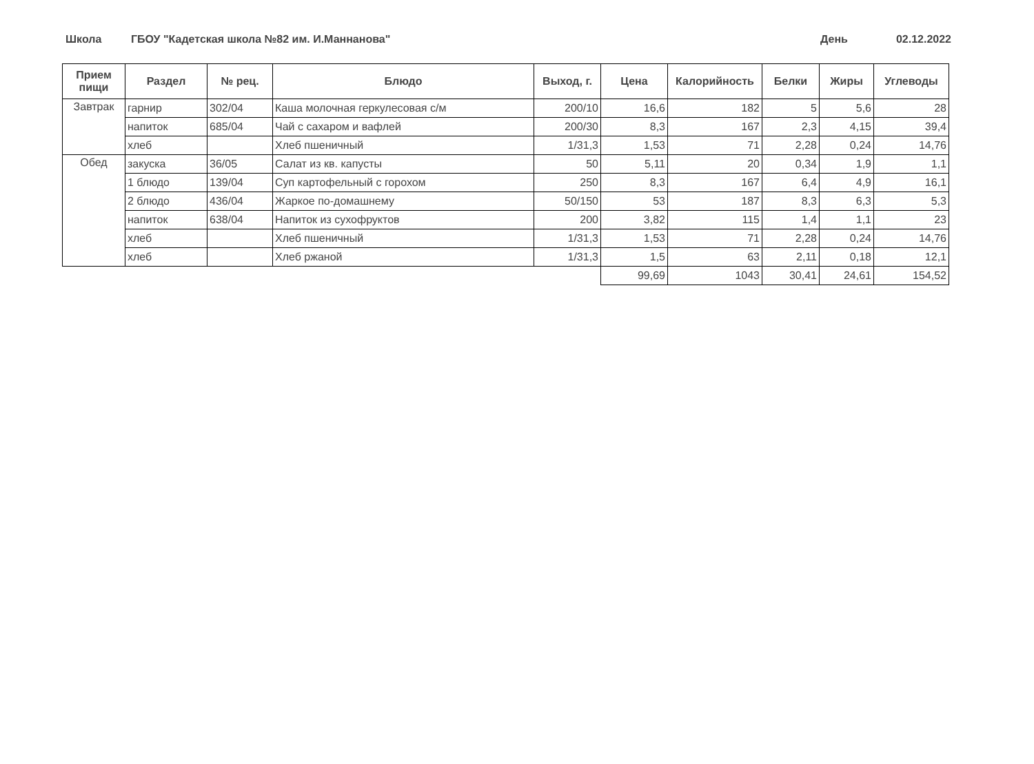Школа ГБОУ "Кадетская школа №82 им. И.Маннанова" День 02.12.2022
| Прием пищи | Раздел | № рец. | Блюдо | Выход, г. | Цена | Калорийность | Белки | Жиры | Углеводы |
| --- | --- | --- | --- | --- | --- | --- | --- | --- | --- |
| Завтрак | гарнир | 302/04 | Каша молочная геркулесовая с/м | 200/10 | 16,6 | 182 | 5 | 5,6 | 28 |
| | напиток | 685/04 | Чай с сахаром и вафлей | 200/30 | 8,3 | 167 | 2,3 | 4,15 | 39,4 |
| | хлеб | | Хлеб пшеничный | 1/31,3 | 1,53 | 71 | 2,28 | 0,24 | 14,76 |
| Обед | закуска | 36/05 | Салат из кв. капусты | 50 | 5,11 | 20 | 0,34 | 1,9 | 1,1 |
| | 1 блюдо | 139/04 | Суп картофельный с горохом | 250 | 8,3 | 167 | 6,4 | 4,9 | 16,1 |
| | 2 блюдо | 436/04 | Жаркое по-домашнему | 50/150 | 53 | 187 | 8,3 | 6,3 | 5,3 |
| | напиток | 638/04 | Напиток из сухофруктов | 200 | 3,82 | 115 | 1,4 | 1,1 | 23 |
| | хлеб | | Хлеб пшеничный | 1/31,3 | 1,53 | 71 | 2,28 | 0,24 | 14,76 |
| | хлеб | | Хлеб ржаной | 1/31,3 | 1,5 | 63 | 2,11 | 0,18 | 12,1 |
| | | | | | 99,69 | 1043 | 30,41 | 24,61 | 154,52 |